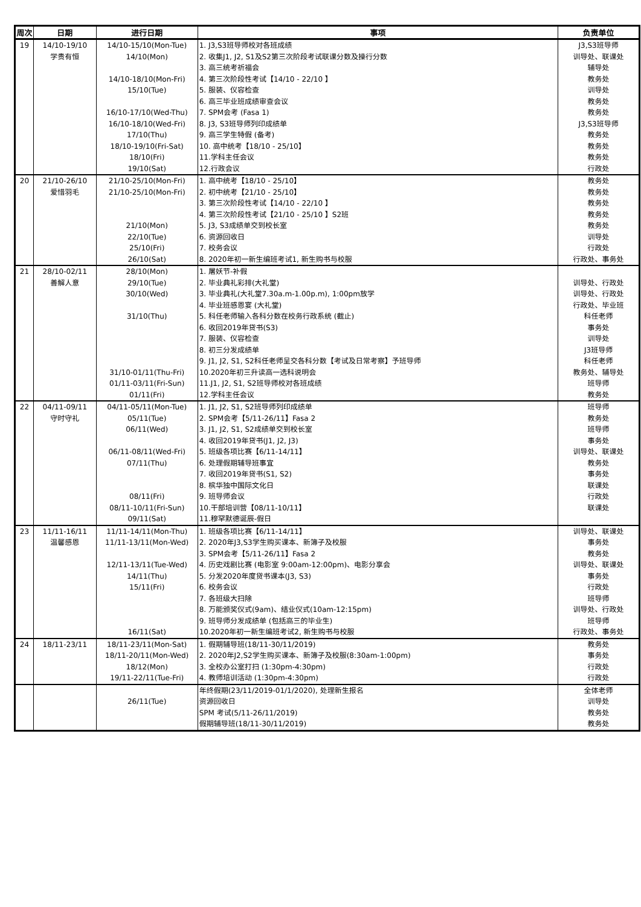| 周次 | 日期 | 进行日期 | 事项 | 负责单位 |
| --- | --- | --- | --- | --- |
| 19 | 14/10-19/10 学贵有恒 | 14/10-15/10(Mon-Tue) | 1. J3,S3班导师校对各班成绩 | J3,S3班导师 |
| | | 14/10(Mon) | 2. 收集J1, J2, S1及S2第三次阶段考试联课分数及操行分数 | 训导处、联课处 |
| | | | 3. 高三统考祈福会 | 辅导处 |
| | | 14/10-18/10(Mon-Fri) | 4. 第三次阶段性考试【14/10 - 22/10 】 | 教务处 |
| | | 15/10(Tue) | 5. 服装、仪容检查 | 训导处 |
| | | | 6. 高三毕业班成绩审查会议 | 教务处 |
| | | 16/10-17/10(Wed-Thu) | 7. SPM会考 (Fasa 1) | 教务处 |
| | | 16/10-18/10(Wed-Fri) | 8. J3, S3班导师列印成绩单 | J3,S3班导师 |
| | | 17/10(Thu) | 9. 高三学生特假 (备考) | 教务处 |
| | | 18/10-19/10(Fri-Sat) | 10. 高中统考【18/10 - 25/10】 | 教务处 |
| | | 18/10(Fri) | 11.学科主任会议 | 教务处 |
| | | 19/10(Sat) | 12.行政会议 | 行政处 |
| 20 | 21/10-26/10 爱惜羽毛 | 21/10-25/10(Mon-Fri) | 1. 高中统考【18/10 - 25/10】 | 教务处 |
| | | 21/10-25/10(Mon-Fri) | 2. 初中统考【21/10 - 25/10】 | 教务处 |
| | | | 3. 第三次阶段性考试【14/10 - 22/10 】 | 教务处 |
| | | | 4. 第三次阶段性考试【21/10 - 25/10 】S2班 | 教务处 |
| | | 21/10(Mon) | 5. J3, S3成绩单交到校长室 | 教务处 |
| | | 22/10(Tue) | 6. 资源回收日 | 训导处 |
| | | 25/10(Fri) | 7. 校务会议 | 行政处 |
| | | 26/10(Sat) | 8. 2020年初一新生编班考试1, 新生购书与校服 | 行政处、事务处 |
| 21 | 28/10-02/11 善解人意 | 28/10(Mon) | 1. 屠妖节-补假 | |
| | | 29/10(Tue) | 2. 毕业典礼彩排(大礼堂) | 训导处、行政处 |
| | | 30/10(Wed) | 3. 毕业典礼(大礼堂7.30a.m-1.00p.m), 1:00pm放学 | 训导处、行政处 |
| | | | 4. 毕业班感恩宴 (大礼堂) | 行政处、毕业班 |
| | | 31/10(Thu) | 5. 科任老师输入各科分数在校务行政系统 (截止) | 科任老师 |
| | | | 6. 收回2019年贷书(S3) | 事务处 |
| | | | 7. 服装、仪容检查 | 训导处 |
| | | | 8. 初三分发成绩单 | J3班导师 |
| | | | 9. J1, J2, S1, S2科任老师呈交各科分数【考试及日常考察】予班导师 | 科任老师 |
| | | 31/10-01/11(Thu-Fri) | 10.2020年初三升读高一选科说明会 | 教务处、辅导处 |
| | | 01/11-03/11(Fri-Sun) | 11.J1, J2, S1, S2班导师校对各班成绩 | 班导师 |
| | | 01/11(Fri) | 12.学科主任会议 | 教务处 |
| 22 | 04/11-09/11 守时守礼 | 04/11-05/11(Mon-Tue) | 1. J1, J2, S1, S2班导师列印成绩单 | 班导师 |
| | | 05/11(Tue) | 2. SPM会考【5/11-26/11】Fasa 2 | 教务处 |
| | | 06/11(Wed) | 3. J1, J2, S1, S2成绩单交到校长室 | 班导师 |
| | | | 4. 收回2019年贷书(J1, J2, J3) | 事务处 |
| | | 06/11-08/11(Wed-Fri) | 5. 班级各项比赛【6/11-14/11】 | 训导处、联课处 |
| | | 07/11(Thu) | 6. 处理假期辅导班事宜 | 教务处 |
| | | | 7. 收回2019年贷书(S1, S2) | 事务处 |
| | | | 8. 槟华独中国际文化日 | 联课处 |
| | | 08/11(Fri) | 9. 班导师会议 | 行政处 |
| | | 08/11-10/11(Fri-Sun) | 10.干部培训营【08/11-10/11】 | 联课处 |
| | | 09/11(Sat) | 11.穆罕默德诞辰-假日 | |
| 23 | 11/11-16/11 温馨感恩 | 11/11-14/11(Mon-Thu) | 1. 班级各项比赛【6/11-14/11】 | 训导处、联课处 |
| | | 11/11-13/11(Mon-Wed) | 2. 2020年J3,S3学生购买课本、新簿子及校服 | 事务处 |
| | | | 3. SPM会考【5/11-26/11】Fasa 2 | 教务处 |
| | | 12/11-13/11(Tue-Wed) | 4. 历史戏剧比赛 (电影室 9:00am-12:00pm)、电影分享会 | 训导处、联课处 |
| | | 14/11(Thu) | 5. 分发2020年度贷书课本(J3, S3) | 事务处 |
| | | 15/11(Fri) | 6. 校务会议 | 行政处 |
| | | | 7. 各班级大扫除 | 班导师 |
| | | | 8. 万能颁奖仪式(9am)、结业仪式(10am-12:15pm) | 训导处、行政处 |
| | | | 9. 班导师分发成绩单 (包括高三的毕业生) | 班导师 |
| | | 16/11(Sat) | 10.2020年初一新生编班考试2, 新生购书与校服 | 行政处、事务处 |
| 24 | 18/11-23/11 | 18/11-23/11(Mon-Sat) | 1. 假期辅导班(18/11-30/11/2019) | 教务处 |
| | | 18/11-20/11(Mon-Wed) | 2. 2020年J2,S2学生购买课本、新簿子及校服(8:30am-1:00pm) | 事务处 |
| | | 18/12(Mon) | 3. 全校办公室打扫 (1:30pm-4:30pm) | 行政处 |
| | | 19/11-22/11(Tue-Fri) | 4. 教师培训活动 (1:30pm-4:30pm) | 行政处 |
| | | | 年终假期(23/11/2019-01/1/2020), 处理新生报名 | 全体老师 |
| | | 26/11(Tue) | 资源回收日 | 训导处 |
| | | | SPM 考试(5/11-26/11/2019) | 教务处 |
| | | | 假期辅导班(18/11-30/11/2019) | 教务处 |